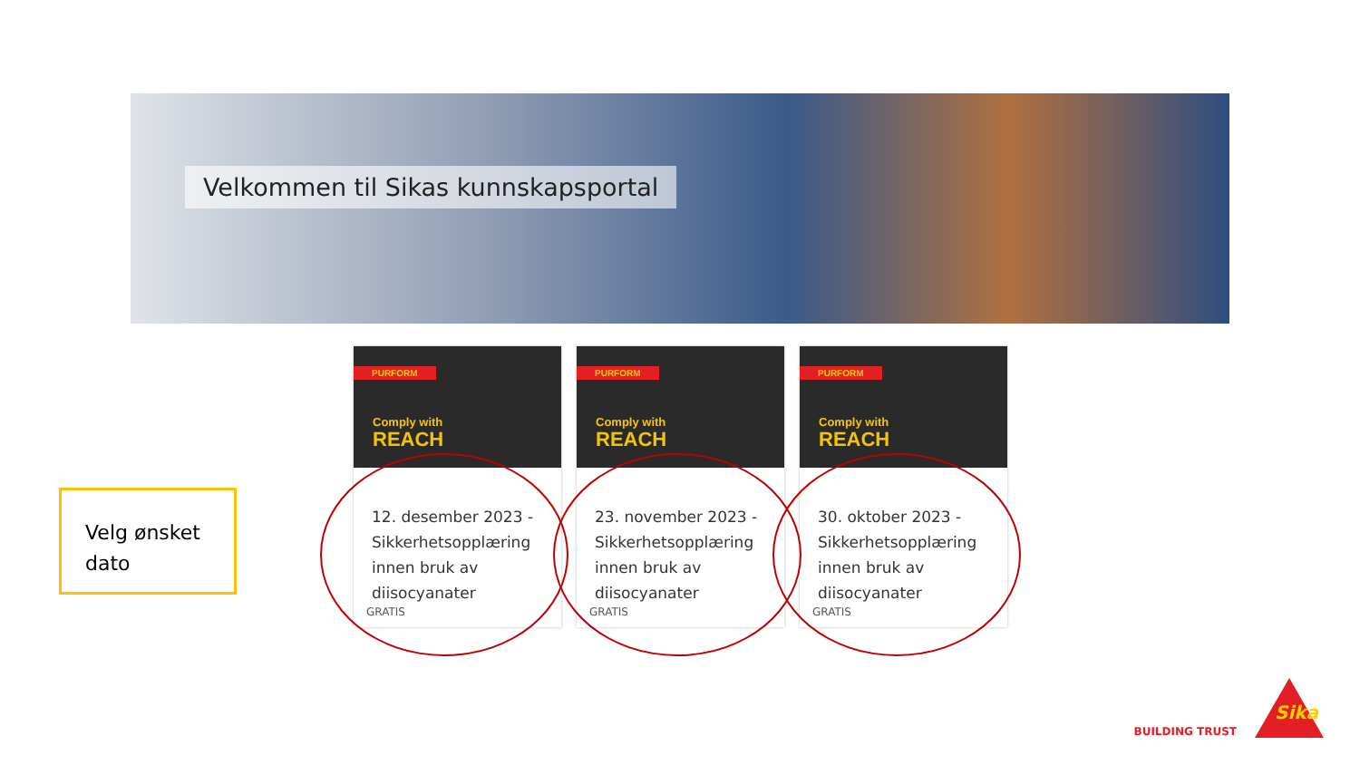Velkommen til Sikas kunnskapsportal
Velg ønsket dato
PURFORM
Comply with
REACH
12. desember 2023 - Sikkerhetsopplæring innen bruk av diisocyanater
GRATIS
PURFORM
Comply with
REACH
23. november 2023 - Sikkerhetsopplæring innen bruk av diisocyanater
GRATIS
PURFORM
Comply with
REACH
30. oktober 2023 - Sikkerhetsopplæring innen bruk av diisocyanater
GRATIS
BUILDING TRUST
Sika